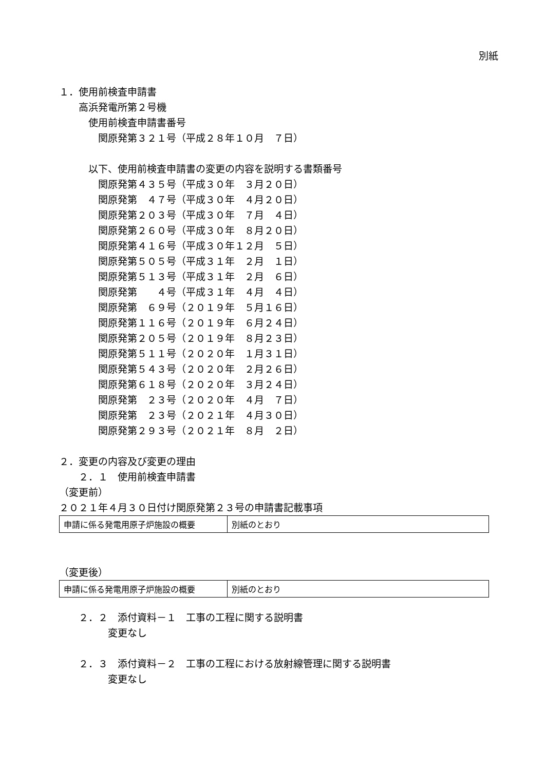別紙
１．使用前検査申請書
　　高浜発電所第２号機
　　　使用前検査申請書番号
　　　　関原発第３２１号（平成２８年１０月　７日）
　　　以下、使用前検査申請書の変更の内容を説明する書類番号
　　　　関原発第４３５号（平成３０年　３月２０日）
　　　　関原発第　４７号（平成３０年　４月２０日）
　　　　関原発第２０３号（平成３０年　７月　４日）
　　　　関原発第２６０号（平成３０年　８月２０日）
　　　　関原発第４１６号（平成３０年１２月　５日）
　　　　関原発第５０５号（平成３１年　２月　１日）
　　　　関原発第５１３号（平成３１年　２月　６日）
　　　　関原発第　　４号（平成３１年　４月　４日）
　　　　関原発第　６９号（２０１９年　５月１６日）
　　　　関原発第１１６号（２０１９年　６月２４日）
　　　　関原発第２０５号（２０１９年　８月２３日）
　　　　関原発第５１１号（２０２０年　１月３１日）
　　　　関原発第５４３号（２０２０年　２月２６日）
　　　　関原発第６１８号（２０２０年　３月２４日）
　　　　関原発第　２３号（２０２０年　４月　７日）
　　　　関原発第　２３号（２０２１年　４月３０日）
　　　　関原発第２９３号（２０２１年　８月　２日）
２．変更の内容及び変更の理由
　　２．１　使用前検査申請書
（変更前）
２０２１年４月３０日付け関原発第２３号の申請書記載事項
| 申請に係る発電用原子炉施設の概要 | 別紙のとおり |
（変更後）
| 申請に係る発電用原子炉施設の概要 | 別紙のとおり |
　　２．２　添付資料－１　工事の工程に関する説明書
　　　　　変更なし
　　２．３　添付資料－２　工事の工程における放射線管理に関する説明書
　　　　　変更なし